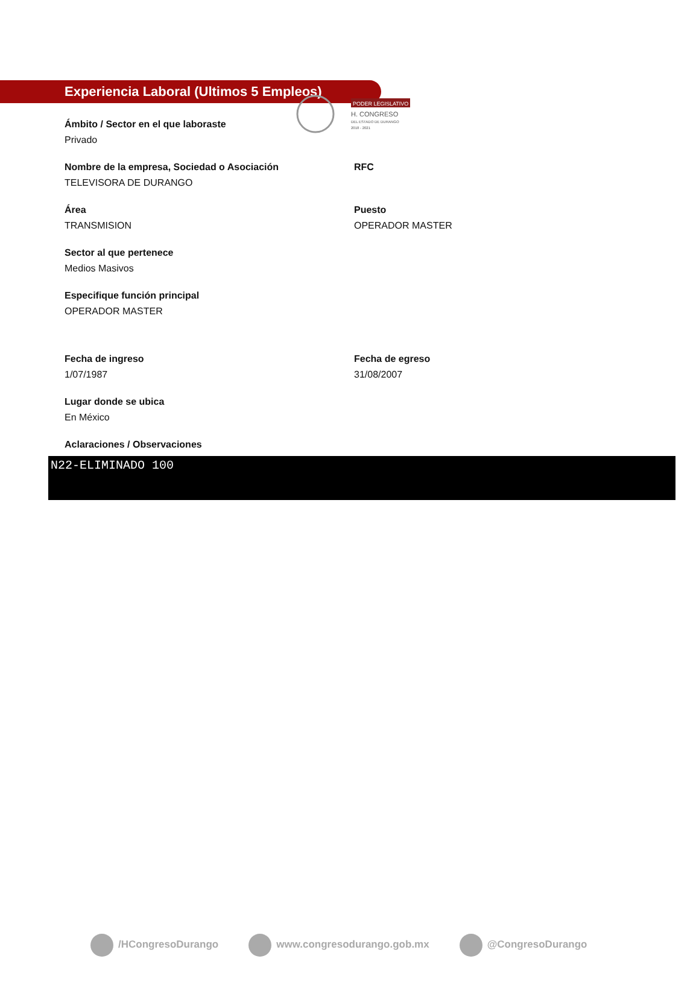PODER LEGISLATIVO
H. CONGRESO
DEL ESTADO DE DURANGO
2018 - 2021
Experiencia Laboral (Ultimos 5 Empleos)
Ámbito / Sector en el que laboraste
Privado
Nombre de la empresa, Sociedad o Asociación
TELEVISORA DE DURANGO
RFC
Área
TRANSMISION
Puesto
OPERADOR MASTER
Sector al que pertenece
Medios Masivos
Especifique función principal
OPERADOR MASTER
Fecha de ingreso
1/07/1987
Fecha de egreso
31/08/2007
Lugar donde se ubica
En México
Aclaraciones / Observaciones
N22-ELIMINADO 100
/HCongresoDurango www.congresodurango.gob.mx @CongresoDurango